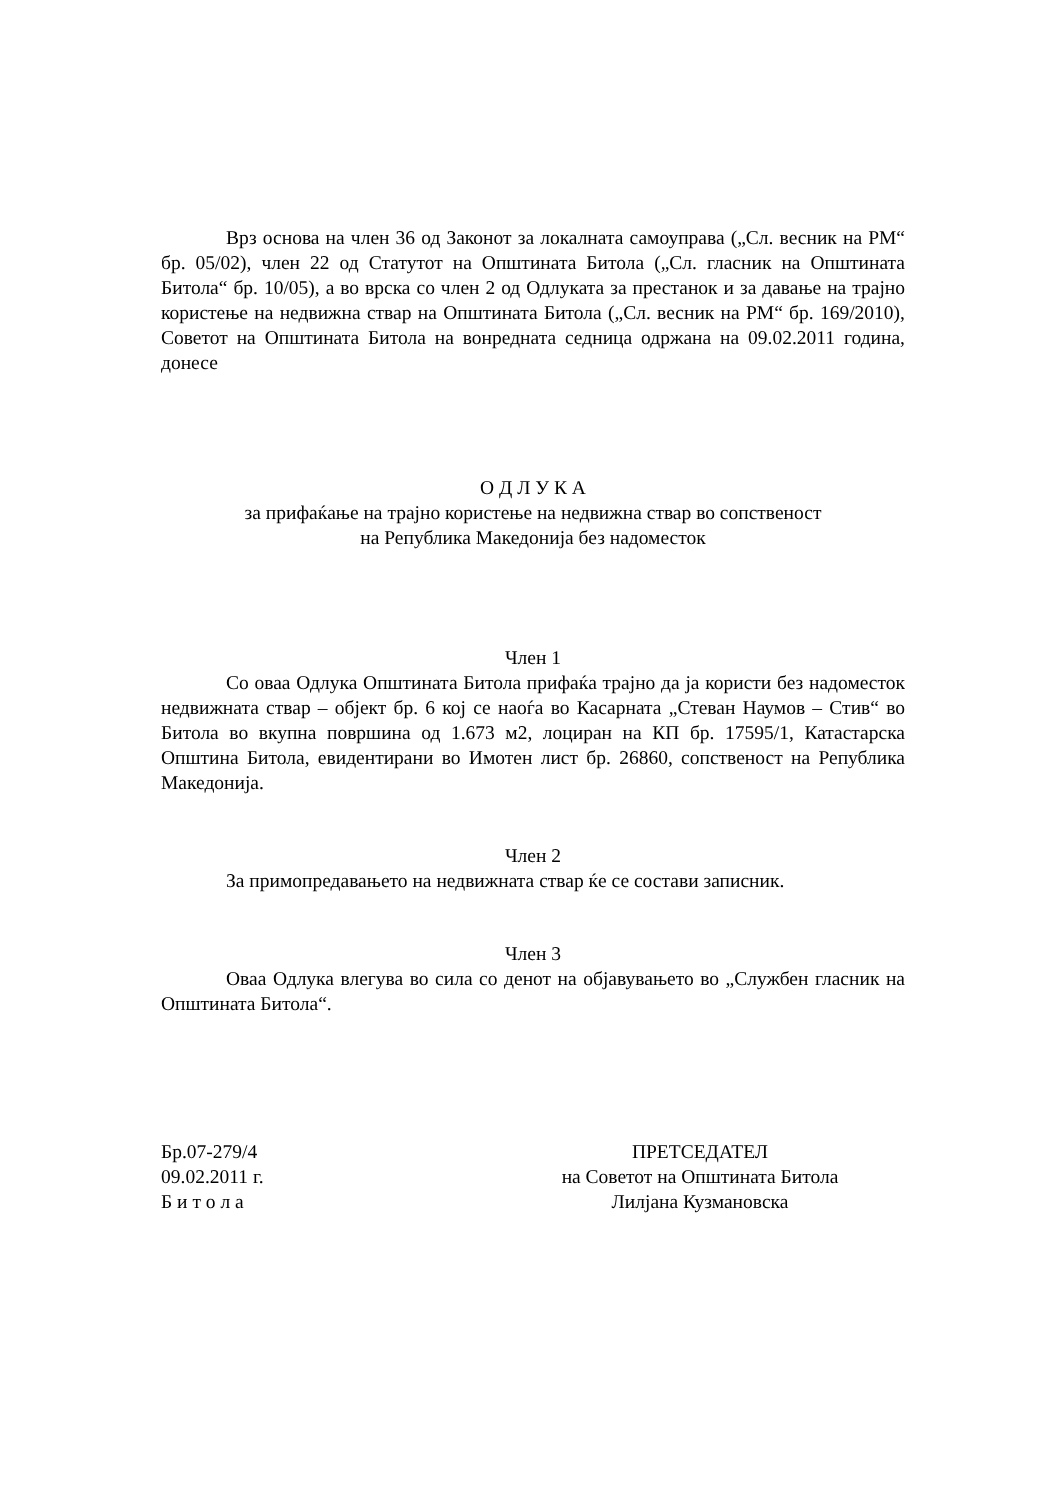Врз основа на член 36 од Законот за локалната самоуправа („Сл. весник на РМ“ бр. 05/02), член 22 од Статутот на Општината Битола („Сл. гласник на Општината Битола“ бр. 10/05), а во врска со член 2 од Одлуката за престанок и за давање на трајно користење на недвижна ствар на Општината Битола („Сл. весник на РМ“ бр. 169/2010), Советот на Општината Битола на вонредната седница одржана на 09.02.2011 година, донесе
О Д Л У К А
за прифаќање на трајно користење на недвижна ствар во сопственост
на Република Македонија без надоместок
Член 1
Со оваа Одлука Општината Битола прифаќа трајно да ја користи без надоместок недвижната ствар – објект бр. 6 кој се наоѓа во Касарната „Стеван Наумов – Стив“ во Битола во вкупна површина од 1.673 м2, лоциран на КП бр. 17595/1, Катастарска Општина Битола, евидентирани во Имотен лист бр. 26860, сопственост на Република Македонија.
Член 2
За примопредавањето на недвижната ствар ќе се состави записник.
Член 3
Оваа Одлука влегува во сила со денот на објавувањето во „Службен гласник на Општината Битола“.
Бр.07-279/4
09.02.2011 г.
Б и т о л а
ПРЕТСЕДАТЕЛ
на Советот на Општината Битола
Лилјана Кузмановска